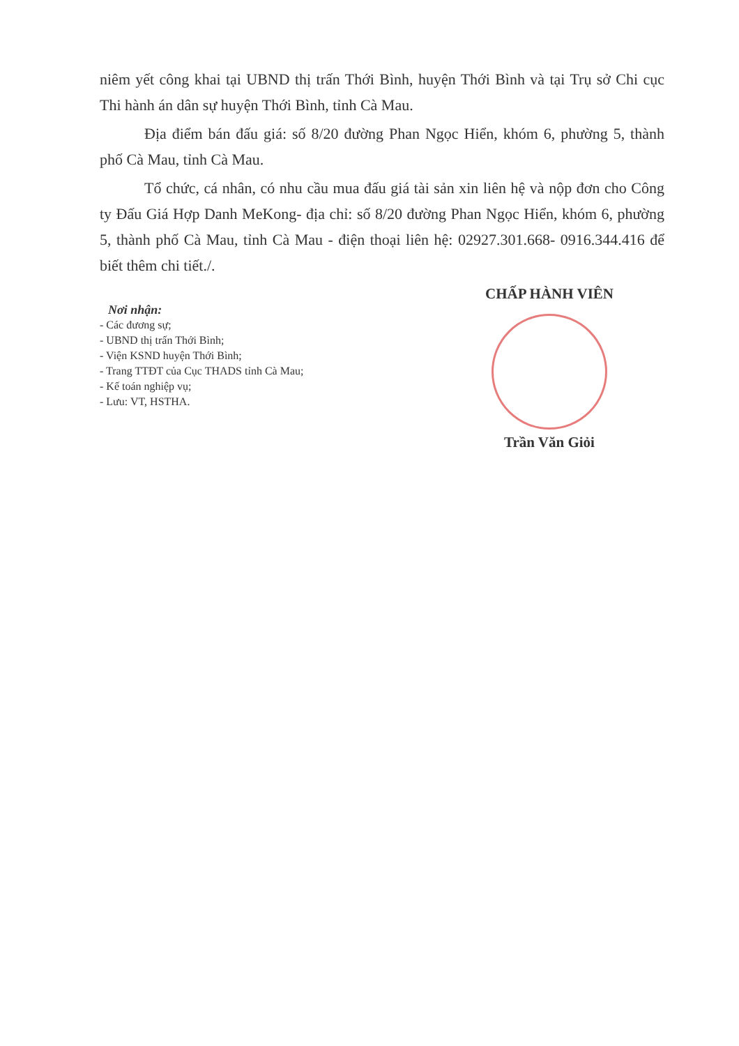niêm yết công khai tại UBND thị trấn Thới Bình, huyện Thới Bình và tại Trụ sở Chi cục Thi hành án dân sự huyện Thới Bình, tỉnh Cà Mau.
Địa điểm bán đấu giá: số 8/20 đường Phan Ngọc Hiển, khóm 6, phường 5, thành phố Cà Mau, tỉnh Cà Mau.
Tổ chức, cá nhân, có nhu cầu mua đấu giá tài sản xin liên hệ và nộp đơn cho Công ty Đấu Giá Hợp Danh MeKong- địa chỉ: số 8/20 đường Phan Ngọc Hiển, khóm 6, phường 5, thành phố Cà Mau, tỉnh Cà Mau - điện thoại liên hệ: 02927.301.668- 0916.344.416 để biết thêm chi tiết./.
Nơi nhận:
- Các đương sự;
- UBND thị trấn Thới Bình;
- Viện KSND huyện Thới Bình;
- Trang TTĐT của Cục THADS tỉnh Cà Mau;
- Kế toán nghiệp vụ;
- Lưu: VT, HSTHA.
CHẤP HÀNH VIÊN
Trần Văn Giỏi